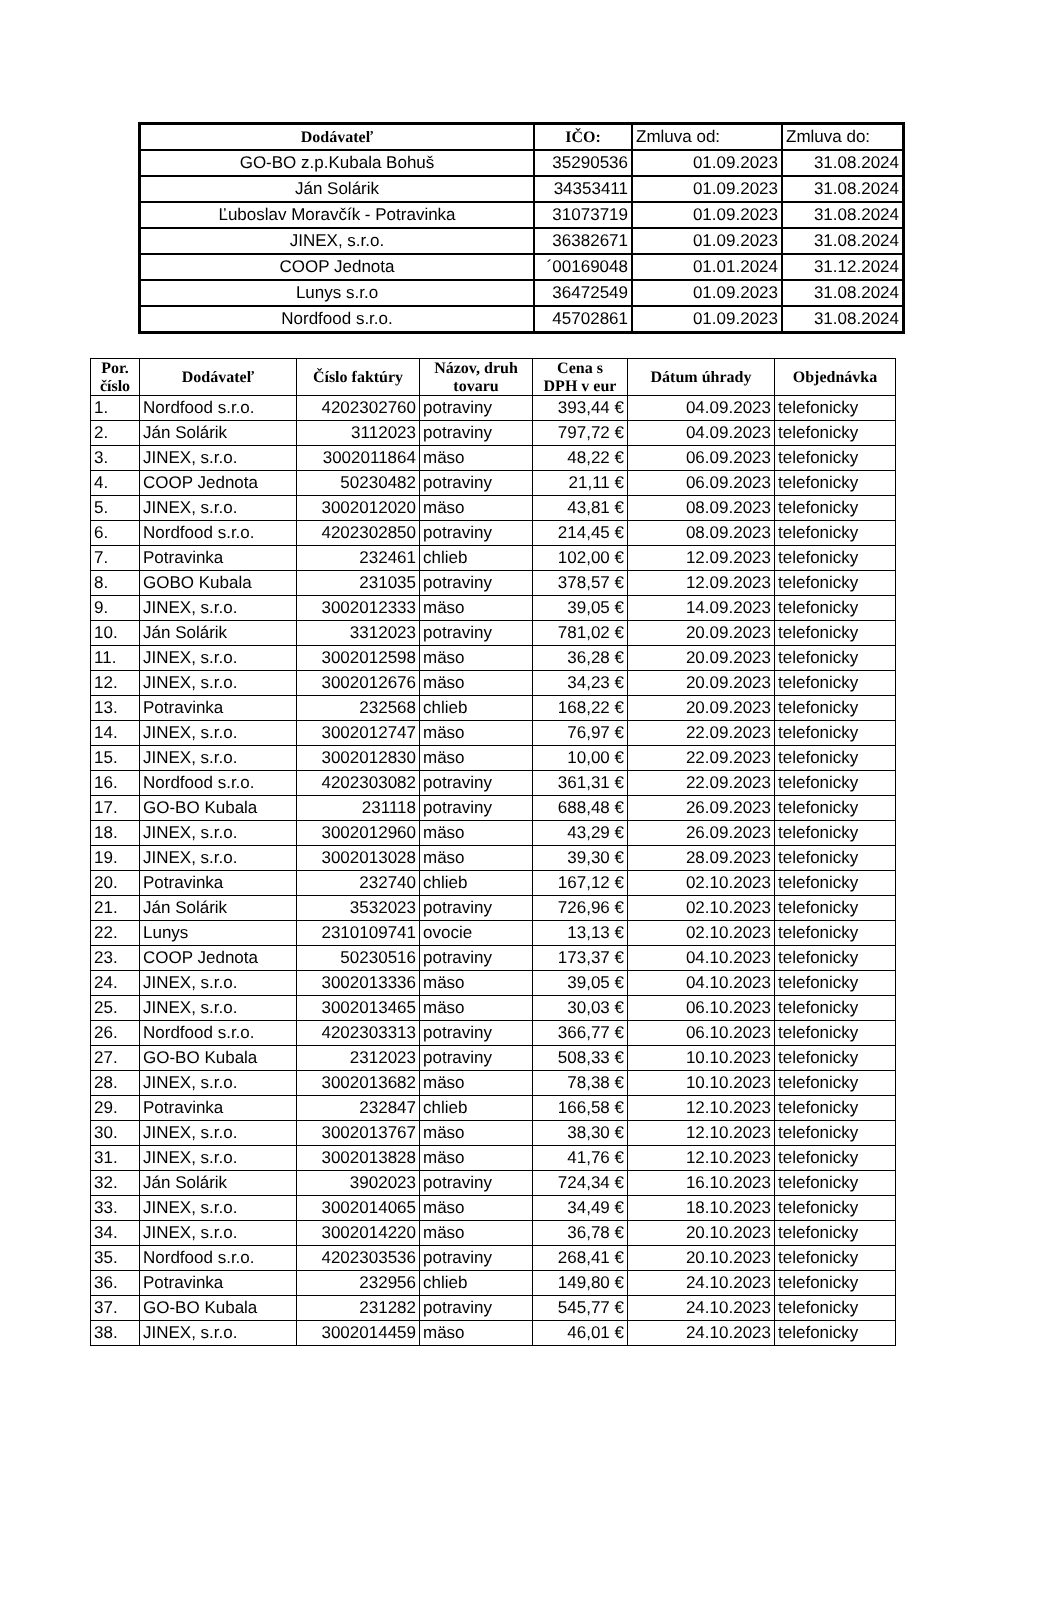| Dodávateľ | IČO: | Zmluva od: | Zmluva do: |
| GO-BO z.p.Kubala Bohuš | 35290536 | 01.09.2023 | 31.08.2024 |
| Ján Solárik | 34353411 | 01.09.2023 | 31.08.2024 |
| Ľuboslav Moravčík - Potravinka | 31073719 | 01.09.2023 | 31.08.2024 |
| JINEX, s.r.o. | 36382671 | 01.09.2023 | 31.08.2024 |
| COOP Jednota | ´00169048 | 01.01.2024 | 31.12.2024 |
| Lunys s.r.o | 36472549 | 01.09.2023 | 31.08.2024 |
| Nordfood s.r.o. | 45702861 | 01.09.2023 | 31.08.2024 |
| Por. číslo | Dodávateľ | Číslo faktúry | Názov, druh tovaru | Cena s DPH v eur | Dátum úhrady | Objednávka |
| --- | --- | --- | --- | --- | --- | --- |
| 1. | Nordfood s.r.o. | 4202302760 | potraviny | 393,44 € | 04.09.2023 | telefonicky |
| 2. | Ján Solárik | 3112023 | potraviny | 797,72 € | 04.09.2023 | telefonicky |
| 3. | JINEX, s.r.o. | 3002011864 | mäso | 48,22 € | 06.09.2023 | telefonicky |
| 4. | COOP Jednota | 50230482 | potraviny | 21,11 € | 06.09.2023 | telefonicky |
| 5. | JINEX, s.r.o. | 3002012020 | mäso | 43,81 € | 08.09.2023 | telefonicky |
| 6. | Nordfood s.r.o. | 4202302850 | potraviny | 214,45 € | 08.09.2023 | telefonicky |
| 7. | Potravinka | 232461 | chlieb | 102,00 € | 12.09.2023 | telefonicky |
| 8. | GOBO Kubala | 231035 | potraviny | 378,57 € | 12.09.2023 | telefonicky |
| 9. | JINEX, s.r.o. | 3002012333 | mäso | 39,05 € | 14.09.2023 | telefonicky |
| 10. | Ján Solárik | 3312023 | potraviny | 781,02 € | 20.09.2023 | telefonicky |
| 11. | JINEX, s.r.o. | 3002012598 | mäso | 36,28 € | 20.09.2023 | telefonicky |
| 12. | JINEX, s.r.o. | 3002012676 | mäso | 34,23 € | 20.09.2023 | telefonicky |
| 13. | Potravinka | 232568 | chlieb | 168,22 € | 20.09.2023 | telefonicky |
| 14. | JINEX, s.r.o. | 3002012747 | mäso | 76,97 € | 22.09.2023 | telefonicky |
| 15. | JINEX, s.r.o. | 3002012830 | mäso | 10,00 € | 22.09.2023 | telefonicky |
| 16. | Nordfood s.r.o. | 4202303082 | potraviny | 361,31 € | 22.09.2023 | telefonicky |
| 17. | GO-BO Kubala | 231118 | potraviny | 688,48 € | 26.09.2023 | telefonicky |
| 18. | JINEX, s.r.o. | 3002012960 | mäso | 43,29 € | 26.09.2023 | telefonicky |
| 19. | JINEX, s.r.o. | 3002013028 | mäso | 39,30 € | 28.09.2023 | telefonicky |
| 20. | Potravinka | 232740 | chlieb | 167,12 € | 02.10.2023 | telefonicky |
| 21. | Ján Solárik | 3532023 | potraviny | 726,96 € | 02.10.2023 | telefonicky |
| 22. | Lunys | 2310109741 | ovocie | 13,13 € | 02.10.2023 | telefonicky |
| 23. | COOP Jednota | 50230516 | potraviny | 173,37 € | 04.10.2023 | telefonicky |
| 24. | JINEX, s.r.o. | 3002013336 | mäso | 39,05 € | 04.10.2023 | telefonicky |
| 25. | JINEX, s.r.o. | 3002013465 | mäso | 30,03 € | 06.10.2023 | telefonicky |
| 26. | Nordfood s.r.o. | 4202303313 | potraviny | 366,77 € | 06.10.2023 | telefonicky |
| 27. | GO-BO Kubala | 2312023 | potraviny | 508,33 € | 10.10.2023 | telefonicky |
| 28. | JINEX, s.r.o. | 3002013682 | mäso | 78,38 € | 10.10.2023 | telefonicky |
| 29. | Potravinka | 232847 | chlieb | 166,58 € | 12.10.2023 | telefonicky |
| 30. | JINEX, s.r.o. | 3002013767 | mäso | 38,30 € | 12.10.2023 | telefonicky |
| 31. | JINEX, s.r.o. | 3002013828 | mäso | 41,76 € | 12.10.2023 | telefonicky |
| 32. | Ján Solárik | 3902023 | potraviny | 724,34 € | 16.10.2023 | telefonicky |
| 33. | JINEX, s.r.o. | 3002014065 | mäso | 34,49 € | 18.10.2023 | telefonicky |
| 34. | JINEX, s.r.o. | 3002014220 | mäso | 36,78 € | 20.10.2023 | telefonicky |
| 35. | Nordfood s.r.o. | 4202303536 | potraviny | 268,41 € | 20.10.2023 | telefonicky |
| 36. | Potravinka | 232956 | chlieb | 149,80 € | 24.10.2023 | telefonicky |
| 37. | GO-BO Kubala | 231282 | potraviny | 545,77 € | 24.10.2023 | telefonicky |
| 38. | JINEX, s.r.o. | 3002014459 | mäso | 46,01 € | 24.10.2023 | telefonicky |